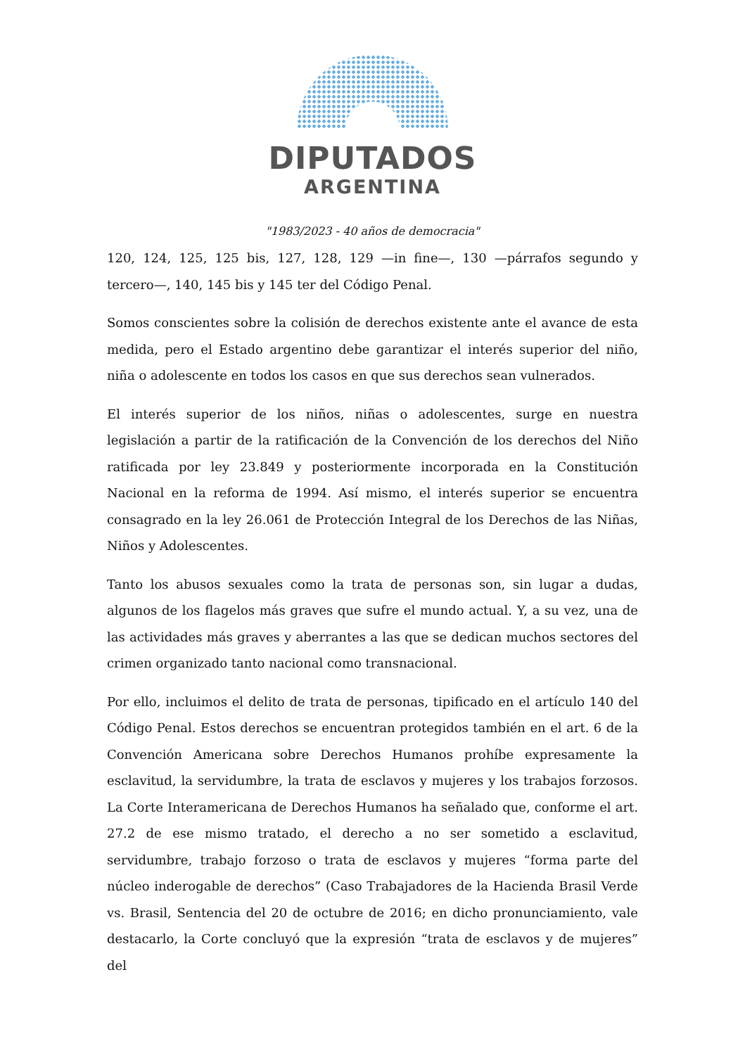DIPUTADOS
ARGENTINA
"1983/2023 - 40 años de democracia"
120, 124, 125, 125 bis, 127, 128, 129 —in fine—, 130 —párrafos segundo y tercero—, 140, 145 bis y 145 ter del Código Penal.
Somos conscientes sobre la colisión de derechos existente ante el avance de esta medida, pero el Estado argentino debe garantizar el interés superior del niño, niña o adolescente en todos los casos en que sus derechos sean vulnerados.
El interés superior de los niños, niñas o adolescentes, surge en nuestra legislación a partir de la ratificación de la Convención de los derechos del Niño ratificada por ley 23.849 y posteriormente incorporada en la Constitución Nacional en la reforma de 1994. Así mismo, el interés superior se encuentra consagrado en la ley 26.061 de Protección Integral de los Derechos de las Niñas, Niños y Adolescentes.
Tanto los abusos sexuales como la trata de personas son, sin lugar a dudas, algunos de los flagelos más graves que sufre el mundo actual. Y, a su vez, una de las actividades más graves y aberrantes a las que se dedican muchos sectores del crimen organizado tanto nacional como transnacional.
Por ello, incluimos el delito de trata de personas, tipificado en el artículo 140 del Código Penal. Estos derechos se encuentran protegidos también en el art. 6 de la Convención Americana sobre Derechos Humanos prohíbe expresamente la esclavitud, la servidumbre, la trata de esclavos y mujeres y los trabajos forzosos. La Corte Interamericana de Derechos Humanos ha señalado que, conforme el art. 27.2 de ese mismo tratado, el derecho a no ser sometido a esclavitud, servidumbre, trabajo forzoso o trata de esclavos y mujeres “forma parte del núcleo inderogable de derechos” (Caso Trabajadores de la Hacienda Brasil Verde vs. Brasil, Sentencia del 20 de octubre de 2016; en dicho pronunciamiento, vale destacarlo, la Corte concluyó que la expresión “trata de esclavos y de mujeres” del